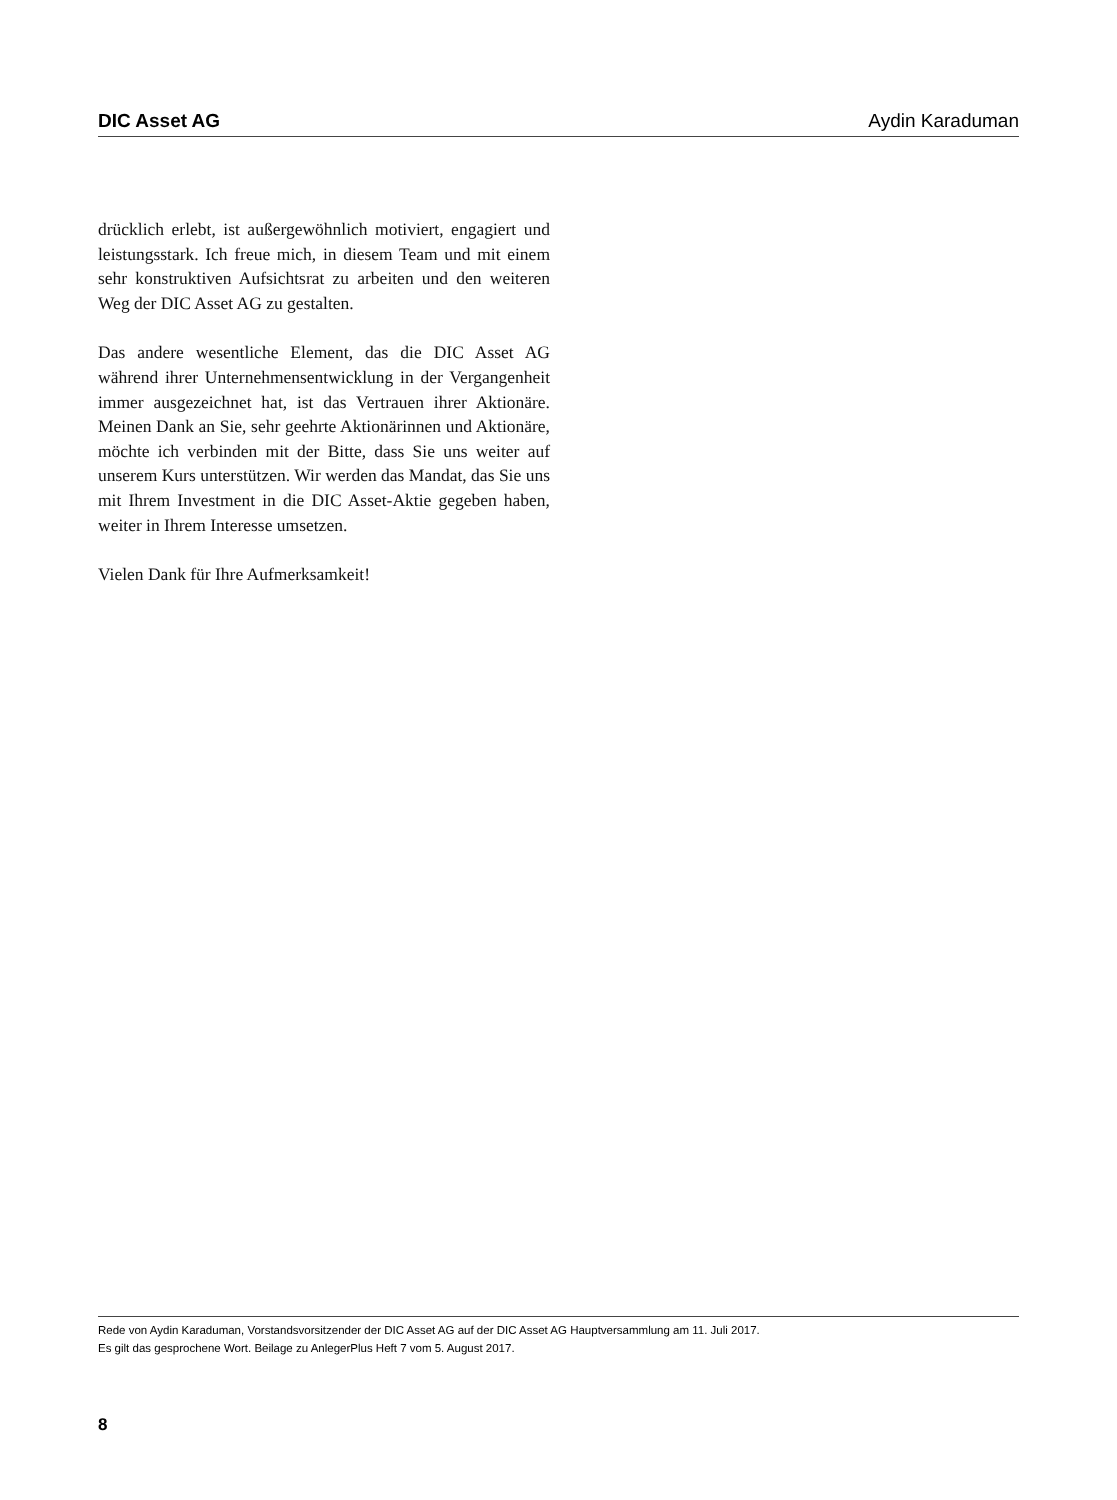DIC Asset AG Aydin Karaduman
drücklich erlebt, ist außergewöhnlich motiviert, engagiert und leistungsstark. Ich freue mich, in diesem Team und mit einem sehr konstruktiven Aufsichtsrat zu arbeiten und den weiteren Weg der DIC Asset AG zu gestalten.
Das andere wesentliche Element, das die DIC Asset AG während ihrer Unternehmensentwicklung in der Vergangenheit immer ausgezeichnet hat, ist das Vertrauen ihrer Aktionäre. Meinen Dank an Sie, sehr geehrte Aktionärinnen und Aktionäre, möchte ich verbinden mit der Bitte, dass Sie uns weiter auf unserem Kurs unterstützen. Wir werden das Mandat, das Sie uns mit Ihrem Investment in die DIC Asset-Aktie gegeben haben, weiter in Ihrem Interesse umsetzen.
Vielen Dank für Ihre Aufmerksamkeit!
Rede von Aydin Karaduman, Vorstandsvorsitzender der DIC Asset AG auf der DIC Asset AG Hauptversammlung am 11. Juli 2017.
Es gilt das gesprochene Wort. Beilage zu AnlegerPlus Heft 7 vom 5. August 2017.
8